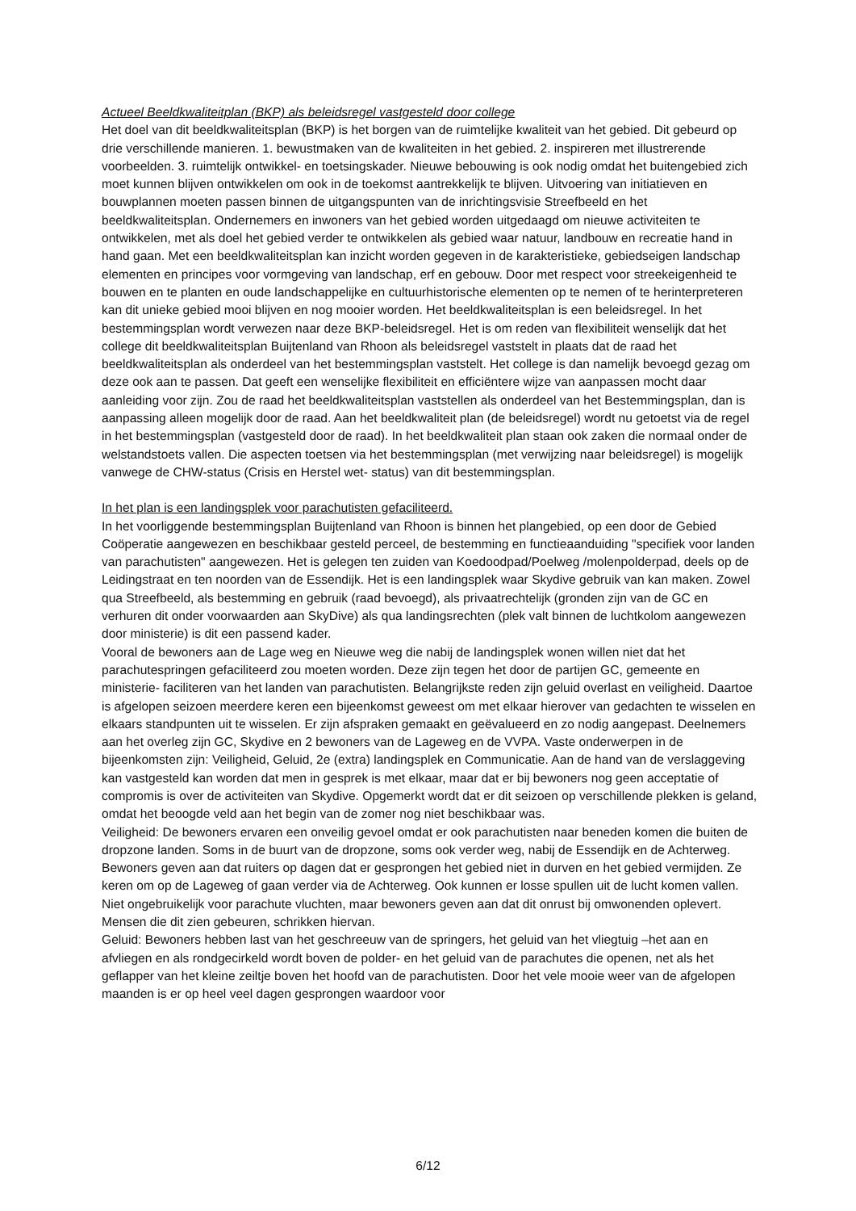Actueel Beeldkwaliteitplan (BKP) als beleidsregel vastgesteld door college
Het doel van dit beeldkwaliteitsplan (BKP) is het borgen van de ruimtelijke kwaliteit van het gebied. Dit gebeurd op drie verschillende manieren. 1. bewustmaken van de kwaliteiten in het gebied. 2. inspireren met illustrerende voorbeelden. 3. ruimtelijk ontwikkel- en toetsingskader. Nieuwe bebouwing is ook nodig omdat het buitengebied zich moet kunnen blijven ontwikkelen om ook in de toekomst aantrekkelijk te blijven. Uitvoering van initiatieven en bouwplannen moeten passen binnen de uitgangspunten van de inrichtingsvisie Streefbeeld en het beeldkwaliteitsplan. Ondernemers en inwoners van het gebied worden uitgedaagd om nieuwe activiteiten te ontwikkelen, met als doel het gebied verder te ontwikkelen als gebied waar natuur, landbouw en recreatie hand in hand gaan. Met een beeldkwaliteitsplan kan inzicht worden gegeven in de karakteristieke, gebiedseigen landschap elementen en principes voor vormgeving van landschap, erf en gebouw. Door met respect voor streekeigenheid te bouwen en te planten en oude landschappelijke en cultuurhistorische elementen op te nemen of te herinterpreteren kan dit unieke gebied mooi blijven en nog mooier worden. Het beeldkwaliteitsplan is een beleidsregel. In het bestemmingsplan wordt verwezen naar deze BKP-beleidsregel. Het is om reden van flexibiliteit wenselijk dat het college dit beeldkwaliteitsplan Buijtenland van Rhoon als beleidsregel vaststelt in plaats dat de raad het beeldkwaliteitsplan als onderdeel van het bestemmingsplan vaststelt. Het college is dan namelijk bevoegd gezag om deze ook aan te passen. Dat geeft een wenselijke flexibiliteit en efficiëntere wijze van aanpassen mocht daar aanleiding voor zijn. Zou de raad het beeldkwaliteitsplan vaststellen als onderdeel van het Bestemmingsplan, dan is aanpassing alleen mogelijk door de raad. Aan het beeldkwaliteit plan (de beleidsregel) wordt nu getoetst via de regel in het bestemmingsplan (vastgesteld door de raad). In het beeldkwaliteit plan staan ook zaken die normaal onder de welstandstoets vallen. Die aspecten toetsen via het bestemmingsplan (met verwijzing naar beleidsregel) is mogelijk vanwege de CHW-status (Crisis en Herstel wet- status) van dit bestemmingsplan.
In het plan is een landingsplek voor parachutisten gefaciliteerd.
In het voorliggende bestemmingsplan Buijtenland van Rhoon is binnen het plangebied, op een door de Gebied Coöperatie aangewezen en beschikbaar gesteld perceel, de bestemming en functieaanduiding "specifiek voor landen van parachutisten" aangewezen. Het is gelegen ten zuiden van Koedoodpad/Poelweg /molenpolderpad, deels op de Leidingstraat en ten noorden van de Essendijk. Het is een landingsplek waar Skydive gebruik van kan maken. Zowel qua Streefbeeld, als bestemming en gebruik (raad bevoegd), als privaatrechtelijk (gronden zijn van de GC en verhuren dit onder voorwaarden aan SkyDive) als qua landingsrechten (plek valt binnen de luchtkolom aangewezen door ministerie) is dit een passend kader.
Vooral de bewoners aan de Lage weg en Nieuwe weg die nabij de landingsplek wonen willen niet dat het parachutespringen gefaciliteerd zou moeten worden. Deze zijn tegen het door de partijen GC, gemeente en ministerie- faciliteren van het landen van parachutisten. Belangrijkste reden zijn geluid overlast en veiligheid. Daartoe is afgelopen seizoen meerdere keren een bijeenkomst geweest om met elkaar hierover van gedachten te wisselen en elkaars standpunten uit te wisselen. Er zijn afspraken gemaakt en geëvalueerd en zo nodig aangepast. Deelnemers aan het overleg zijn GC, Skydive en 2 bewoners van de Lageweg en de VVPA. Vaste onderwerpen in de bijeenkomsten zijn: Veiligheid, Geluid, 2e (extra) landingsplek en Communicatie. Aan de hand van de verslaggeving kan vastgesteld kan worden dat men in gesprek is met elkaar, maar dat er bij bewoners nog geen acceptatie of compromis is over de activiteiten van Skydive. Opgemerkt wordt dat er dit seizoen op verschillende plekken is geland, omdat het beoogde veld aan het begin van de zomer nog niet beschikbaar was.
Veiligheid: De bewoners ervaren een onveilig gevoel omdat er ook parachutisten naar beneden komen die buiten de dropzone landen. Soms in de buurt van de dropzone, soms ook verder weg, nabij de Essendijk en de Achterweg. Bewoners geven aan dat ruiters op dagen dat er gesprongen het gebied niet in durven en het gebied vermijden. Ze keren om op de Lageweg of gaan verder via de Achterweg. Ook kunnen er losse spullen uit de lucht komen vallen. Niet ongebruikelijk voor parachute vluchten, maar bewoners geven aan dat dit onrust bij omwonenden oplevert. Mensen die dit zien gebeuren, schrikken hiervan.
Geluid: Bewoners hebben last van het geschreeuw van de springers, het geluid van het vliegtuig –het aan en afvliegen en als rondgecirkeld wordt boven de polder- en het geluid van de parachutes die openen, net als het geflapper van het kleine zeiltje boven het hoofd van de parachutisten. Door het vele mooie weer van de afgelopen maanden is er op heel veel dagen gesprongen waardoor voor
6/12